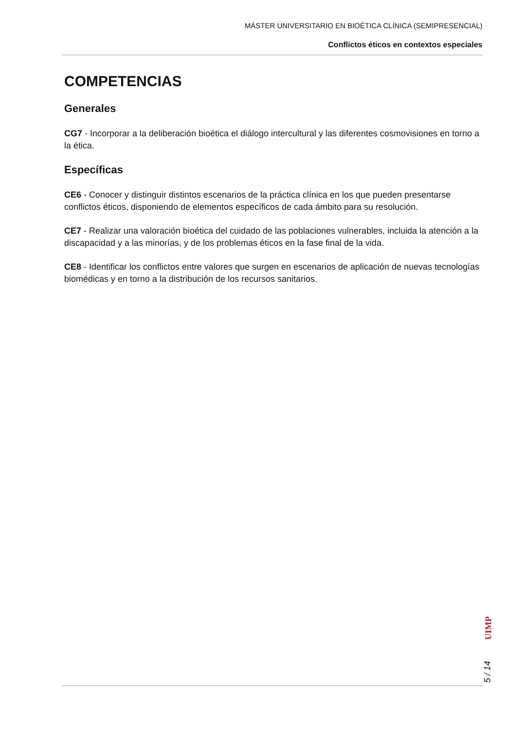MÁSTER UNIVERSITARIO EN BIOÉTICA CLÍNICA (SEMIPRESENCIAL)
Conflictos éticos en contextos especiales
COMPETENCIAS
Generales
CG7 - Incorporar a la deliberación bioética el diálogo intercultural y las diferentes cosmovisiones en torno a la ética.
Específicas
CE6 - Conocer y distinguir distintos escenarios de la práctica clínica en los que pueden presentarse conflictos éticos, disponiendo de elementos específicos de cada ámbito para su resolución.
CE7 - Realizar una valoración bioética del cuidado de las poblaciones vulnerables, incluida la atención a la discapacidad y a las minorías, y de los problemas éticos en la fase final de la vida.
CE8 - Identificar los conflictos entre valores que surgen en escenarios de aplicación de nuevas tecnologías biomédicas y en torno a la distribución de los recursos sanitarios.
UIMP
5 / 14